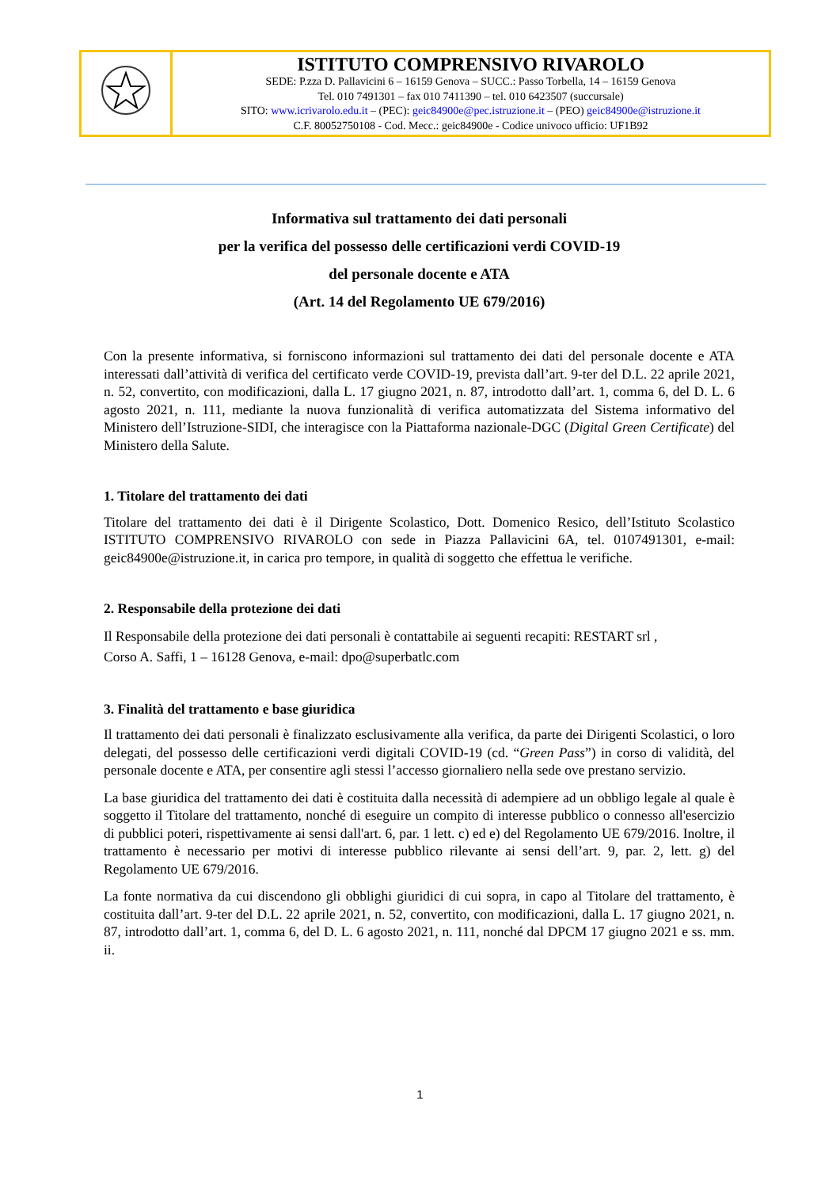| | ISTITUTO COMPRENSIVO RIVAROLO SEDE: P.zza D. Pallavicini 6 – 16159 Genova – SUCC.: Passo Torbella, 14 – 16159 Genova Tel. 010 7491301 – fax 010 7411390 – tel. 010 6423507 (succursale) SITO: www.icrivarolo.edu.it – (PEC): geic84900e@pec.istruzione.it – (PEO) geic84900e@istruzione.it C.F. 80052750108 - Cod. Mecc.: geic84900e - Codice univoco ufficio: UF1B92 |
Informativa sul trattamento dei dati personali
per la verifica del possesso delle certificazioni verdi COVID-19
del personale docente e ATA
(Art. 14 del Regolamento UE 679/2016)
Con la presente informativa, si forniscono informazioni sul trattamento dei dati del personale docente e ATA interessati dall’attività di verifica del certificato verde COVID-19, prevista dall’art. 9-ter del D.L. 22 aprile 2021, n. 52, convertito, con modificazioni, dalla L. 17 giugno 2021, n. 87, introdotto dall’art. 1, comma 6, del D. L. 6 agosto 2021, n. 111, mediante la nuova funzionalità di verifica automatizzata del Sistema informativo del Ministero dell’Istruzione-SIDI, che interagisce con la Piattaforma nazionale-DGC (Digital Green Certificate) del Ministero della Salute.
1. Titolare del trattamento dei dati
Titolare del trattamento dei dati è il Dirigente Scolastico, Dott. Domenico Resico, dell’Istituto Scolastico ISTITUTO COMPRENSIVO RIVAROLO con sede in Piazza Pallavicini 6A, tel. 0107491301, e-mail: geic84900e@istruzione.it, in carica pro tempore, in qualità di soggetto che effettua le verifiche.
2. Responsabile della protezione dei dati
Il Responsabile della protezione dei dati personali è contattabile ai seguenti recapiti: RESTART srl ,
Corso A. Saffi, 1 – 16128 Genova, e-mail: dpo@superbatlc.com
3. Finalità del trattamento e base giuridica
Il trattamento dei dati personali è finalizzato esclusivamente alla verifica, da parte dei Dirigenti Scolastici, o loro delegati, del possesso delle certificazioni verdi digitali COVID-19 (cd. “Green Pass”) in corso di validità, del personale docente e ATA, per consentire agli stessi l’accesso giornaliero nella sede ove prestano servizio.
La base giuridica del trattamento dei dati è costituita dalla necessità di adempiere ad un obbligo legale al quale è soggetto il Titolare del trattamento, nonché di eseguire un compito di interesse pubblico o connesso all'esercizio di pubblici poteri, rispettivamente ai sensi dall'art. 6, par. 1 lett. c) ed e) del Regolamento UE 679/2016. Inoltre, il trattamento è necessario per motivi di interesse pubblico rilevante ai sensi dell’art. 9, par. 2, lett. g) del Regolamento UE 679/2016.
La fonte normativa da cui discendono gli obblighi giuridici di cui sopra, in capo al Titolare del trattamento, è costituita dall’art. 9-ter del D.L. 22 aprile 2021, n. 52, convertito, con modificazioni, dalla L. 17 giugno 2021, n. 87, introdotto dall’art. 1, comma 6, del D. L. 6 agosto 2021, n. 111, nonché dal DPCM 17 giugno 2021 e ss. mm. ii.
1